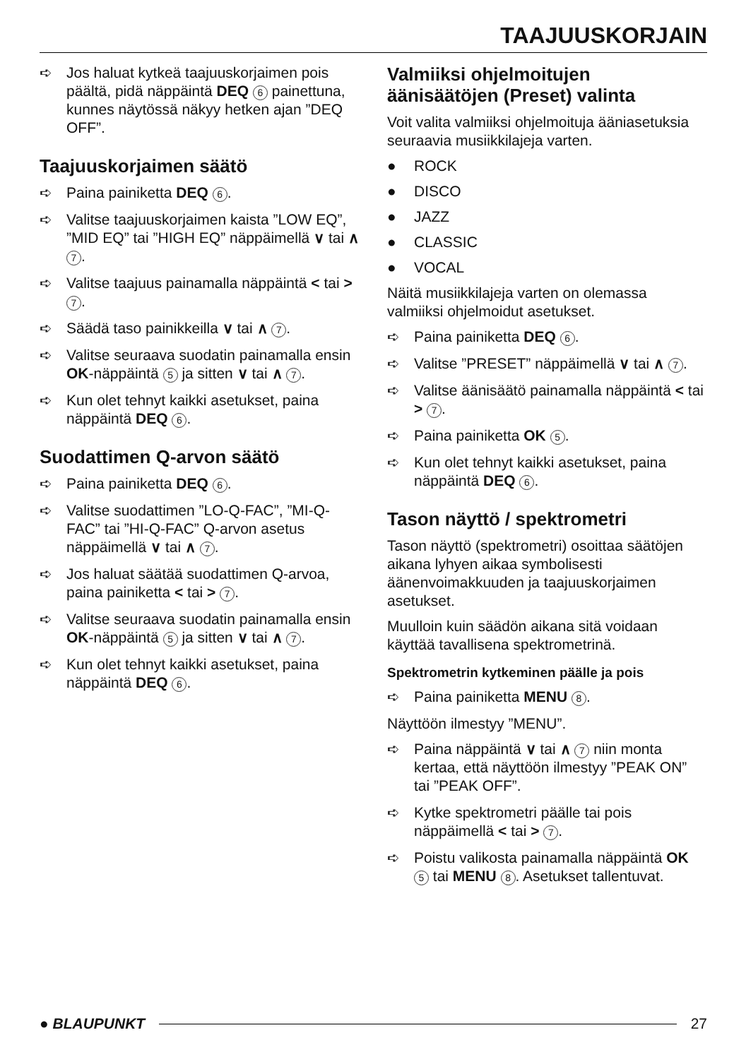TAAJUUSKORJAIN
➪ Jos haluat kytkeä taajuuskorjaimen pois päältä, pidä näppäintä DEQ 6 painettuna, kunnes näytössä näkyy hetken ajan ”DEQ OFF”.
Taajuuskorjaimen säätö
➪ Paina painiketta DEQ 6.
➪ Valitse taajuuskorjaimen kaista ”LOW EQ”, ”MID EQ” tai ”HIGH EQ” näppäimellä ∨ tai ∧ 7.
➪ Valitse taajuus painamalla näppäintä < tai > 7.
➪ Säädä taso painikkeilla ∨ tai ∧ 7.
➪ Valitse seuraava suodatin painamalla ensin OK-näppäintä 5 ja sitten ∨ tai ∧ 7.
➪ Kun olet tehnyt kaikki asetukset, paina näppäintä DEQ 6.
Suodattimen Q-arvon säätö
➪ Paina painiketta DEQ 6.
➪ Valitse suodattimen ”LO-Q-FAC”, ”MI-Q-FAC” tai ”HI-Q-FAC” Q-arvon asetus näppäimellä ∨ tai ∧ 7.
➪ Jos haluat säätää suodattimen Q-arvoa, paina painiketta < tai > 7.
➪ Valitse seuraava suodatin painamalla ensin OK-näppäintä 5 ja sitten ∨ tai ∧ 7.
➪ Kun olet tehnyt kaikki asetukset, paina näppäintä DEQ 6.
Valmiiksi ohjelmoitujen äänisäätöjen (Preset) valinta
Voit valita valmiiksi ohjelmoituja ääniasetuksia seuraavia musiikkilajeja varten.
● ROCK
● DISCO
● JAZZ
● CLASSIC
● VOCAL
Näitä musiikkilajeja varten on olemassa valmiiksi ohjelmoidut asetukset.
➪ Paina painiketta DEQ 6.
➪ Valitse ”PRESET” näppäimellä ∨ tai ∧ 7.
➪ Valitse äänisäätö painamalla näppäintä < tai > 7.
➪ Paina painiketta OK 5.
➪ Kun olet tehnyt kaikki asetukset, paina näppäintä DEQ 6.
Tason näyttö / spektrometri
Tason näyttö (spektrometri) osoittaa säätöjen aikana lyhyen aikaa symbolisesti äänenvoimakkuuden ja taajuuskorjaimen asetukset.
Muulloin kuin säädön aikana sitä voidaan käyttää tavallisena spektrometrinä.
Spektrometrin kytkeminen päälle ja pois
➪ Paina painiketta MENU 8.
Näyttöön ilmestyy ”MENU”.
➪ Paina näppäintä ∨ tai ∧ 7 niin monta kertaa, että näyttöön ilmestyy ”PEAK ON” tai ”PEAK OFF”.
➪ Kytke spektrometri päälle tai pois näppäimellä < tai > 7.
➪ Poistu valikosta painamalla näppäintä OK 5 tai MENU 8. Asetukset tallentuvat.
● BLAUPUNKT 27